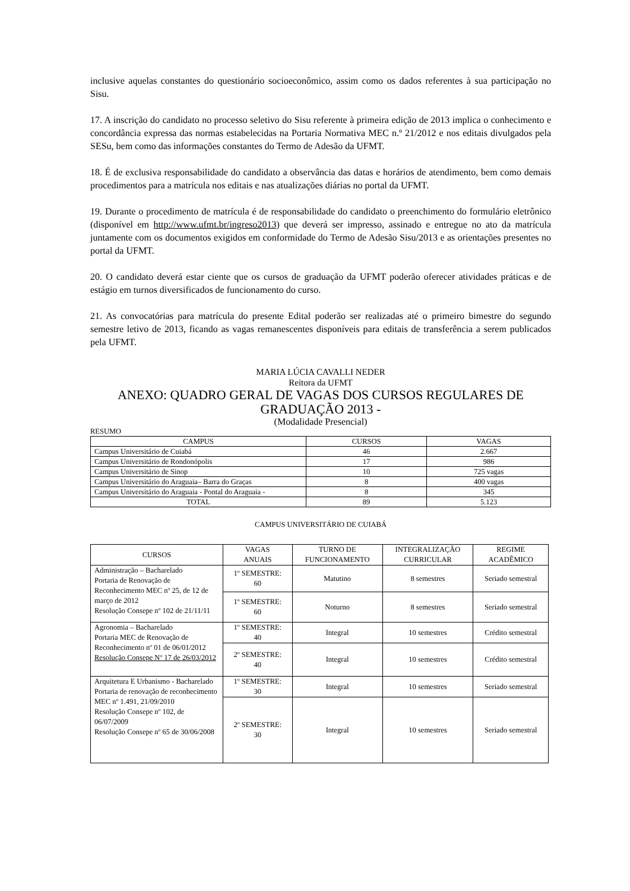inclusive aquelas constantes do questionário socioeconômico, assim como os dados referentes à sua participação no Sisu.
17. A inscrição do candidato no processo seletivo do Sisu referente à primeira edição de 2013 implica o conhecimento e concordância expressa das normas estabelecidas na Portaria Normativa MEC n.º 21/2012 e nos editais divulgados pela SESu, bem como das informações constantes do Termo de Adesão da UFMT.
18. É de exclusiva responsabilidade do candidato a observância das datas e horários de atendimento, bem como demais procedimentos para a matrícula nos editais e nas atualizações diárias no portal da UFMT.
19. Durante o procedimento de matrícula é de responsabilidade do candidato o preenchimento do formulário eletrônico (disponível em http://www.ufmt.br/ingreso2013) que deverá ser impresso, assinado e entregue no ato da matrícula juntamente com os documentos exigidos em conformidade do Termo de Adesão Sisu/2013 e as orientações presentes no portal da UFMT.
20. O candidato deverá estar ciente que os cursos de graduação da UFMT poderão oferecer atividades práticas e de estágio em turnos diversificados de funcionamento do curso.
21. As convocatórias para matrícula do presente Edital poderão ser realizadas até o primeiro bimestre do segundo semestre letivo de 2013, ficando as vagas remanescentes disponíveis para editais de transferência a serem publicados pela UFMT.
MARIA LÚCIA CAVALLI NEDER
Reitora da UFMT
ANEXO: QUADRO GERAL DE VAGAS DOS CURSOS REGULARES DE GRADUAÇÃO 2013 -
(Modalidade Presencial)
RESUMO
| CAMPUS | CURSOS | VAGAS |
| Campus Universitário de Cuiabá | 46 | 2.667 |
| Campus Universitário de Rondonópolis | 17 | 986 |
| Campus Universitário de Sinop | 10 | 725 vagas |
| Campus Universitário do Araguaia– Barra do Graças | 8 | 400 vagas |
| Campus Universitário do Araguaia - Pontal do Araguaia - | 8 | 345 |
| TOTAL | 89 | 5.123 |
CAMPUS UNIVERSITÁRIO DE CUIABÁ
| CURSOS | VAGAS ANUAIS | TURNO DE FUNCIONAMENTO | INTEGRALIZAÇÃO CURRICULAR | REGIME ACADÊMICO |
| --- | --- | --- | --- | --- |
| Administração – Bacharelado Portaria de Renovação de Reconhecimento MEC nº 25, de 12 de março de 2012 Resolução Consepe nº 102 de 21/11/11 | 1º SEMESTRE: 60 | Matutino | 8 semestres | Seriado semestral |
| | 1º SEMESTRE: 60 | Noturno | 8 semestres | Seriado semestral |
| Agronomia – Bacharelado Portaria MEC de Renovação de Reconhecimento nº 01 de 06/01/2012 Resolução Consepe Nº 17 de 26/03/2012 | 1º SEMESTRE: 40 | Integral | 10 semestres | Crédito semestral |
| | 2º SEMESTRE: 40 | Integral | 10 semestres | Crédito semestral |
| Arquitetura E Urbanismo - Bacharelado Portaria de renovação de reconhecimento MEC nº 1.491, 21/09/2010 Resolução Consepe nº 102, de 06/07/2009 Resolução Consepe nº 65 de 30/06/2008 | 1º SEMESTRE: 30 | Integral | 10 semestres | Seriado semestral |
| | 2º SEMESTRE: 30 | Integral | 10 semestres | Seriado semestral |